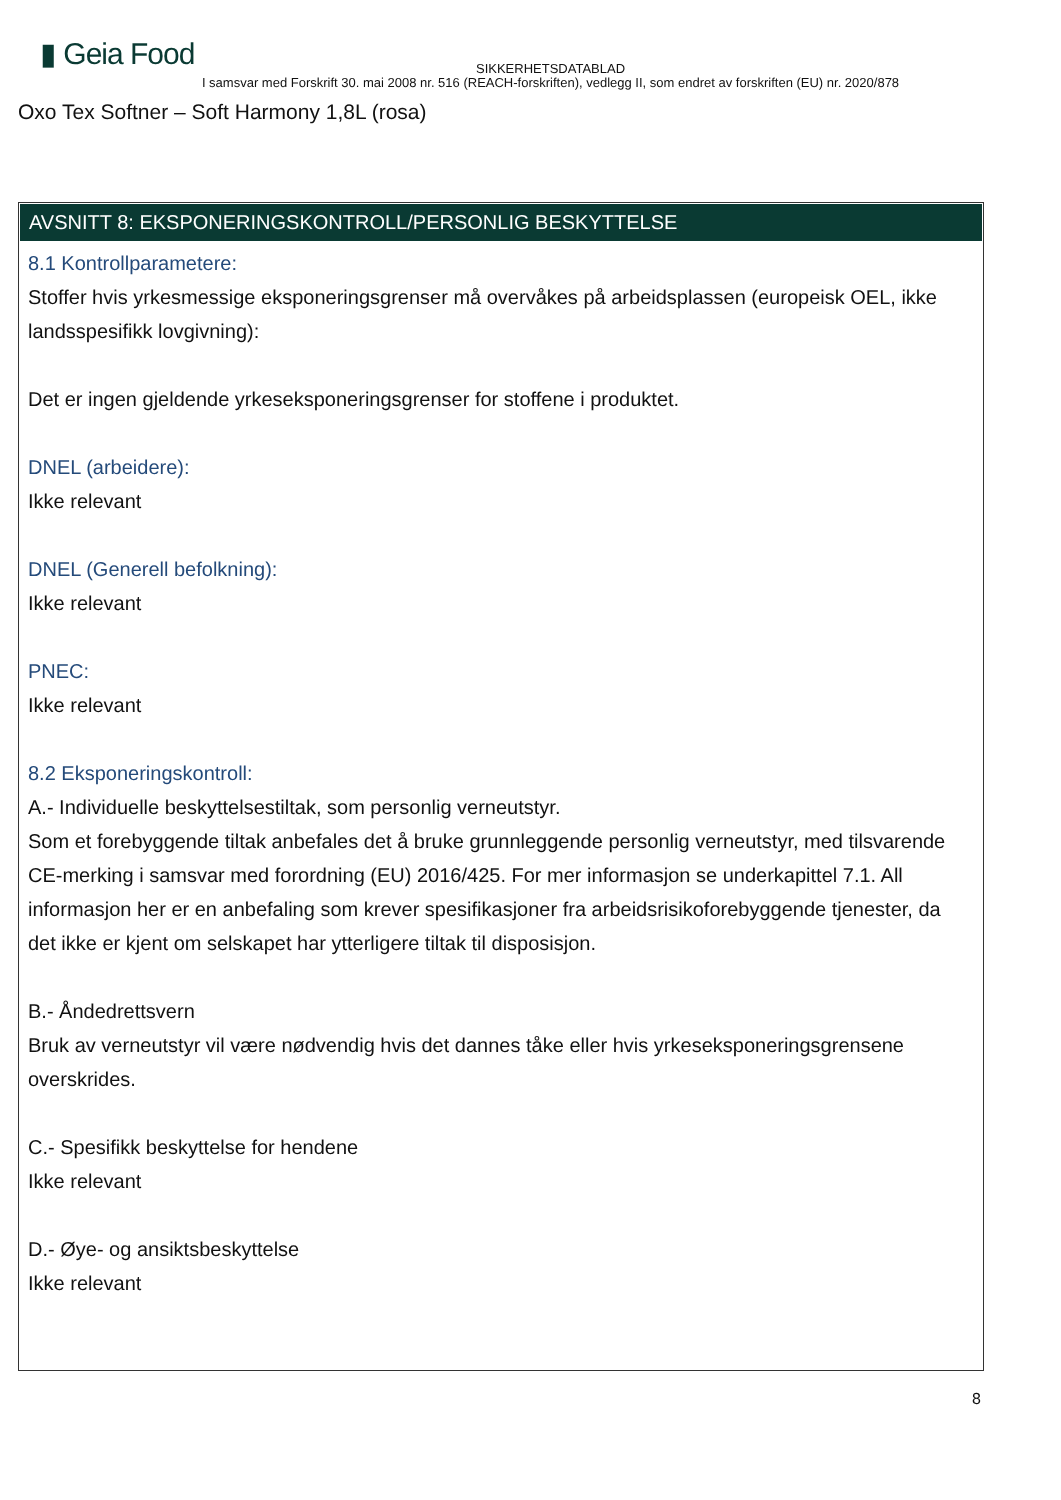▮ Geia Food
SIKKERHETSDATABLAD
I samsvar med Forskrift 30. mai 2008 nr. 516 (REACH-forskriften), vedlegg II, som endret av forskriften (EU) nr. 2020/878
Oxo Tex Softner – Soft Harmony 1,8L (rosa)
AVSNITT 8: EKSPONERINGSKONTROLL/PERSONLIG BESKYTTELSE
8.1 Kontrollparametere:
Stoffer hvis yrkesmessige eksponeringsgrenser må overvåkes på arbeidsplassen (europeisk OEL, ikke landsspesifikk lovgivning):
Det er ingen gjeldende yrkeseksponeringsgrenser for stoffene i produktet.
DNEL (arbeidere):
Ikke relevant
DNEL (Generell befolkning):
Ikke relevant
PNEC:
Ikke relevant
8.2 Eksponeringskontroll:
A.- Individuelle beskyttelsestiltak, som personlig verneutstyr.
Som et forebyggende tiltak anbefales det å bruke grunnleggende personlig verneutstyr, med tilsvarende CE-merking i samsvar med forordning (EU) 2016/425. For mer informasjon se underkapittel 7.1. All informasjon her er en anbefaling som krever spesifikasjoner fra arbeidsrisikoforebyggende tjenester, da det ikke er kjent om selskapet har ytterligere tiltak til disposisjon.
B.- Åndedrettsvern
Bruk av verneutstyr vil være nødvendig hvis det dannes tåke eller hvis yrkeseksponeringsgrensene overskrides.
C.- Spesifikk beskyttelse for hendene
Ikke relevant
D.- Øye- og ansiktsbeskyttelse
Ikke relevant
8